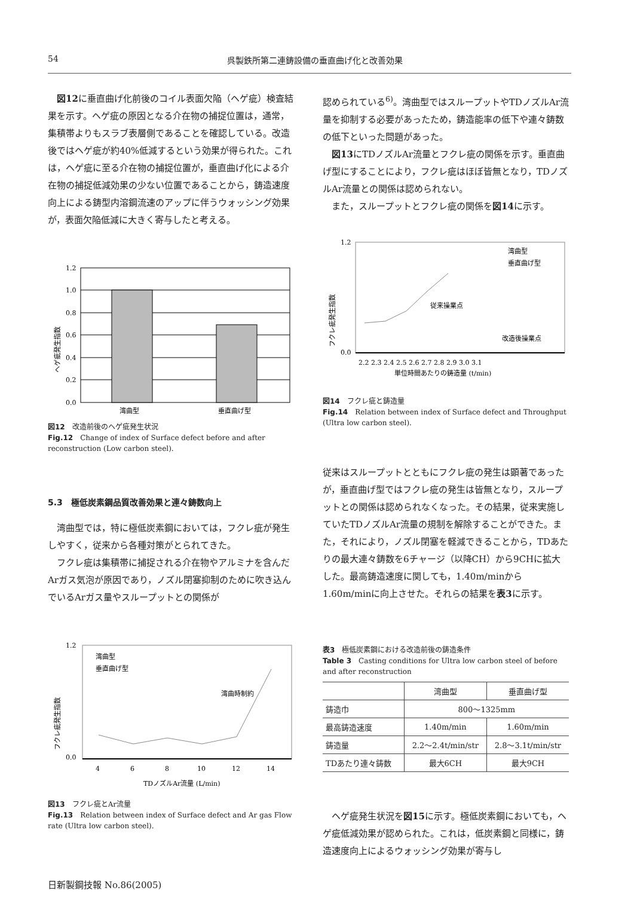54 呉製鉄所第二連鋳設備の垂直曲げ化と改善効果
図12に垂直曲げ化前後のコイル表面欠陥（ヘゲ疵）検査結果を示す。ヘゲ疵の原因となる介在物の捕捉位置は，通常，集積帯よりもスラブ表層側であることを確認している。改造後ではヘゲ疵が約40%低減するという効果が得られた。これは，ヘゲ疵に至る介在物の捕捉位置が，垂直曲げ化による介在物の捕捉低減効果の少ない位置であることから，鋳造速度向上による鋳型内溶鋼流速のアップに伴うウォッシング効果が，表面欠陥低減に大きく寄与したと考える。
ヘゲ疵発生指数
1.2
1.0
0.8
0.6
0.4
0.2
0.0
湾曲型
垂直曲げ型
図12　改造前後のヘゲ疵発生状況
Fig.12　Change of index of Surface defect before and after reconstruction (Low carbon steel).
5.3　極低炭素鋼品質改善効果と連々鋳数向上
湾曲型では，特に極低炭素鋼においては，フクレ疵が発生しやすく，従来から各種対策がとられてきた。
フクレ疵は集積帯に捕捉される介在物やアルミナを含んだArガス気泡が原因であり，ノズル閉塞抑制のために吹き込んでいるArガス量やスループットとの関係が
フクレ疵発生指数
1.2
0.0
湾曲型
垂直曲げ型
湾曲時制約
4
6
8
10
12
14
TDノズルAr流量 (L/min)
図13　フクレ疵とAr流量
Fig.13　Relation between index of Surface defect and Ar gas Flow rate (Ultra low carbon steel).
認められている<sup>6)</sup>。湾曲型ではスループットやTDノズルAr流量を抑制する必要があったため，鋳造能率の低下や連々鋳数の低下といった問題があった。
図13にTDノズルAr流量とフクレ疵の関係を示す。垂直曲げ型にすることにより，フクレ疵はほぼ皆無となり，TDノズルAr流量との関係は認められない。
また，スループットとフクレ疵の関係を図14に示す。
フクレ疵発生指数
1.2
0.0
湾曲型
垂直曲げ型
従来操業点
改造後操業点
2.2 2.3 2.4 2.5 2.6 2.7 2.8 2.9 3.0 3.1
単位時間あたりの鋳造量 (t/min)
図14　フクレ疵と鋳造量
Fig.14　Relation between index of Surface defect and Throughput (Ultra low carbon steel).
従来はスループットとともにフクレ疵の発生は顕著であったが，垂直曲げ型ではフクレ疵の発生は皆無となり，スループットとの関係は認められなくなった。その結果，従来実施していたTDノズルAr流量の規制を解除することができた。また，それにより，ノズル閉塞を軽減できることから，TDあたりの最大連々鋳数を6チャージ（以降CH）から9CHに拡大した。最高鋳造速度に関しても，1.40m/minから1.60m/minに向上させた。それらの結果を表3に示す。
表3　極低炭素鋼における改造前後の鋳造条件
Table 3　Casting conditions for Ultra low carbon steel of before and after reconstruction
| | 湾曲型 | 垂直曲げ型 |
| --- | --- | --- |
| 鋳造巾 | 800～1325mm | |
| 最高鋳造速度 | 1.40m/min | 1.60m/min |
| 鋳造量 | 2.2～2.4t/min/str | 2.8～3.1t/min/str |
| TDあたり連々鋳数 | 最大6CH | 最大9CH |
ヘゲ疵発生状況を図15に示す。極低炭素鋼においても，ヘゲ疵低減効果が認められた。これは，低炭素鋼と同様に，鋳造速度向上によるウォッシング効果が寄与し
日新製鋼技報 No.86(2005)